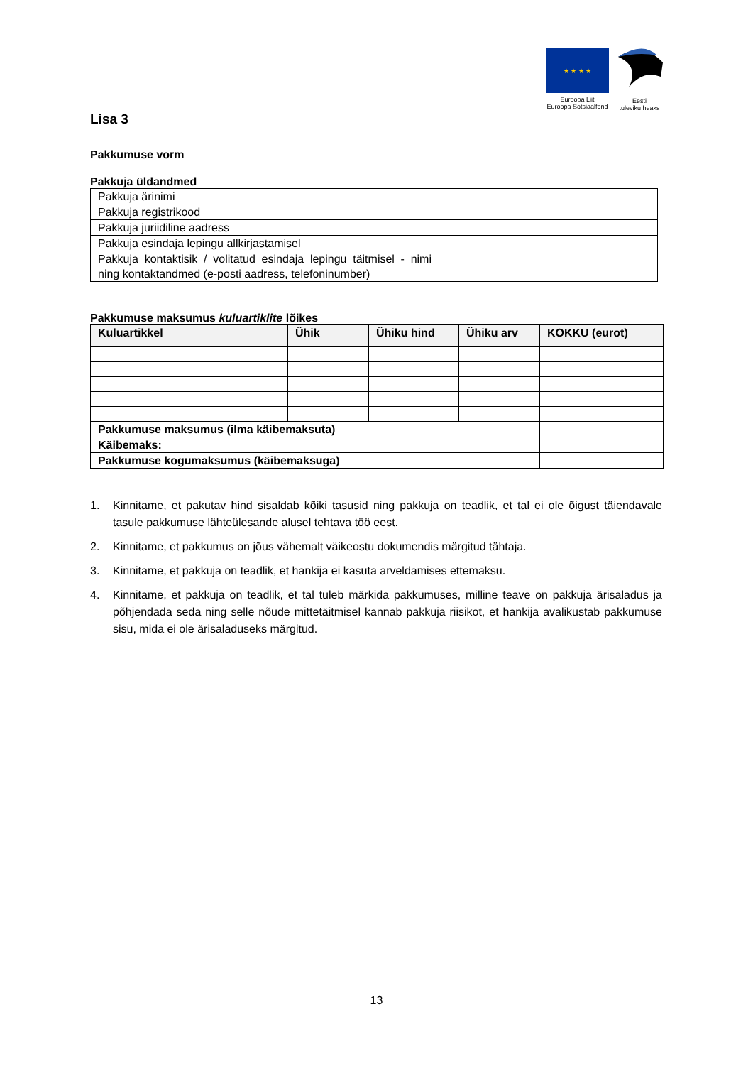★ ★ ★ ★
Euroopa Liit
Euroopa Sotsiaalfond
Eesti
tuleviku heaks
Lisa 3
Pakkumuse vorm
Pakkuja üldandmed
| Pakkuja ärinimi | |
| Pakkuja registrikood | |
| Pakkuja juriidiline aadress | |
| Pakkuja esindaja lepingu allkirjastamisel | |
| Pakkuja kontaktisik / volitatud esindaja lepingu täitmisel - nimi ning kontaktandmed (e-posti aadress, telefoninumber) | |
Pakkumuse maksumus kuluartiklite lõikes
| Kuluartikkel | Ühik | Ühiku hind | Ühiku arv | KOKKU (eurot) |
| --- | --- | --- | --- | --- |
| Pakkumuse maksumus (ilma käibemaksuta) | | | | |
| Käibemaks: | | | | |
| Pakkumuse kogumaksumus (käibemaksuga) | | | | |
1. Kinnitame, et pakutav hind sisaldab kõiki tasusid ning pakkuja on teadlik, et tal ei ole õigust täiendavale tasule pakkumuse lähteülesande alusel tehtava töö eest.
2. Kinnitame, et pakkumus on jõus vähemalt väikeostu dokumendis märgitud tähtaja.
3. Kinnitame, et pakkuja on teadlik, et hankija ei kasuta arveldamises ettemaksu.
4. Kinnitame, et pakkuja on teadlik, et tal tuleb märkida pakkumuses, milline teave on pakkuja ärisaladus ja põhjendada seda ning selle nõude mittetäitmisel kannab pakkuja riisikot, et hankija avalikustab pakkumuse sisu, mida ei ole ärisaladuseks märgitud.
13